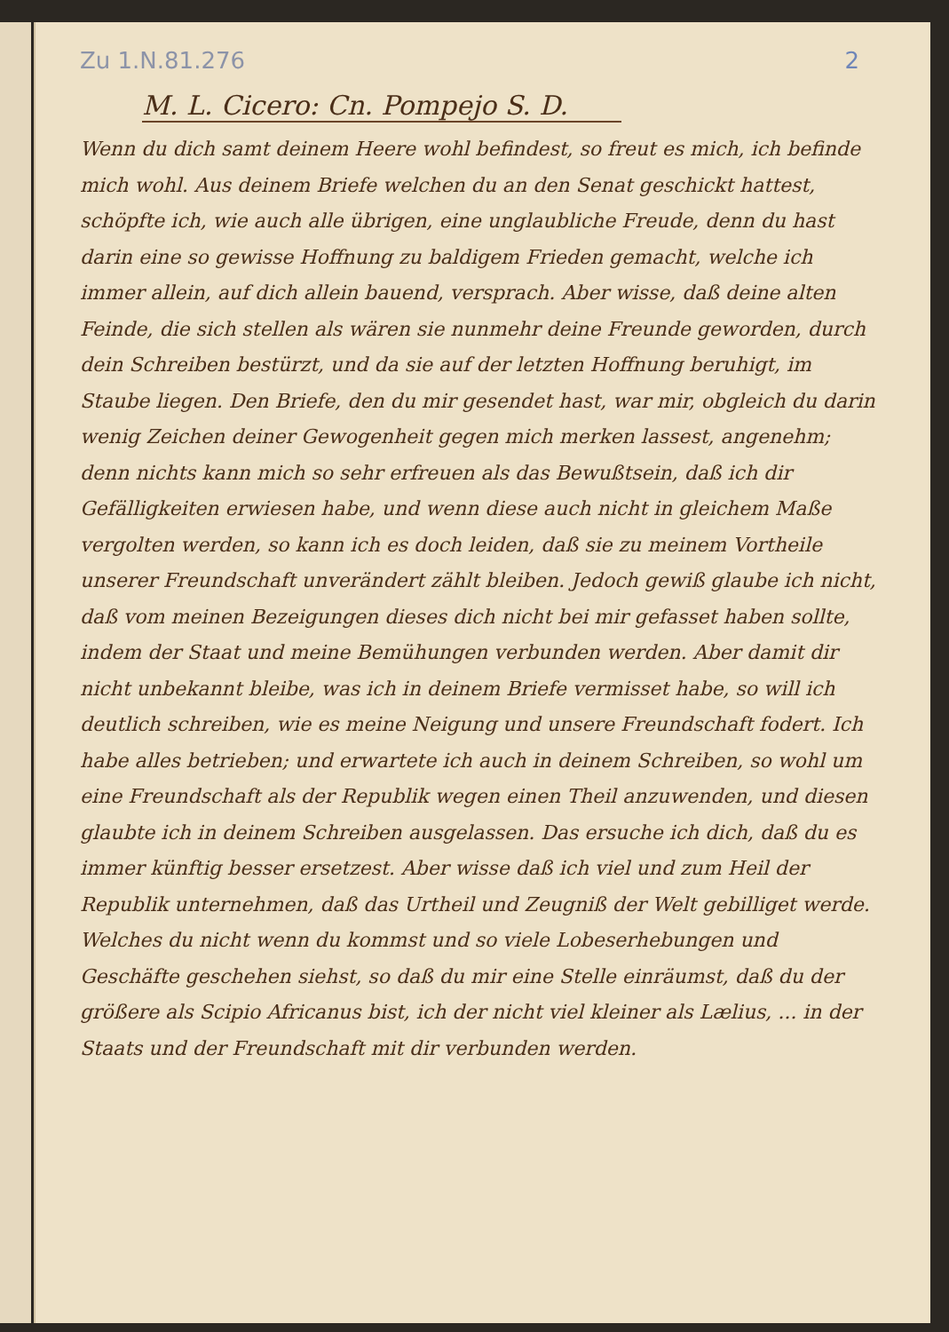Zu 1.N.81.276 2
M. L. Cicero: Cn. Pompejo S. D.
Wenn du dich samt deinem Heere wohl befindest, so freut es mich, ich befinde mich wohl. Aus deinem Briefe welchen du an den Senat geschickt hattest, schöpfte ich, wie auch alle übrigen, eine unglaubliche Freude, denn du hast darin eine so gewisse Hoffnung zu baldigem Frieden gemacht, welche ich immer allein, auf dich allein bauend, versprach. Aber wisse, daß deine alten Feinde, die sich stellen als wären sie nunmehr deine Freunde geworden, durch dein Schreiben bestürzt, und da sie auf der letzten Hoffnung beruhigt, im Staube liegen. Den Briefe, den du mir gesendet hast, war mir, obgleich du darin wenig Zeichen deiner Gewogenheit gegen mich merken lassest, angenehm; denn nichts kann mich so sehr erfreuen als das Bewußtsein, daß ich dir Gefälligkeiten erwiesen habe, und wenn diese auch nicht in gleichem Maße vergolten werden, so kann ich es doch leiden, daß sie zu meinem Vortheile unserer Freundschaft unverändert zählt bleiben. Jedoch gewiß glaube ich nicht, daß vom meinen Bezeigungen dieses dich nicht bei mir gefasset haben sollte, indem der Staat und meine Bemühungen verbunden werden. Aber damit dir nicht unbekannt bleibe, was ich in deinem Briefe vermisset habe, so will ich deutlich schreiben, wie es meine Neigung und unsere Freundschaft fodert. Ich habe alles betrieben; und erwartete ich auch in deinem Schreiben, so wohl um eine Freundschaft als der Republik wegen einen Theil anzuwenden, und diesen glaubte ich in deinem Schreiben ausgelassen. Das ersuche ich dich, daß du es immer künftig besser ersetzest. Aber wisse daß ich viel und zum Heil der Republik unternehmen, daß das Urtheil und Zeugniß der Welt gebilliget werde. Welches du nicht wenn du kommst und so viele Lobeserhebungen und Geschäfte geschehen siehst, so daß du mir eine Stelle einräumst, daß du der größere als Scipio Africanus bist, ich der nicht viel kleiner als Lælius, ... in der Staats und der Freundschaft mit dir verbunden werden.